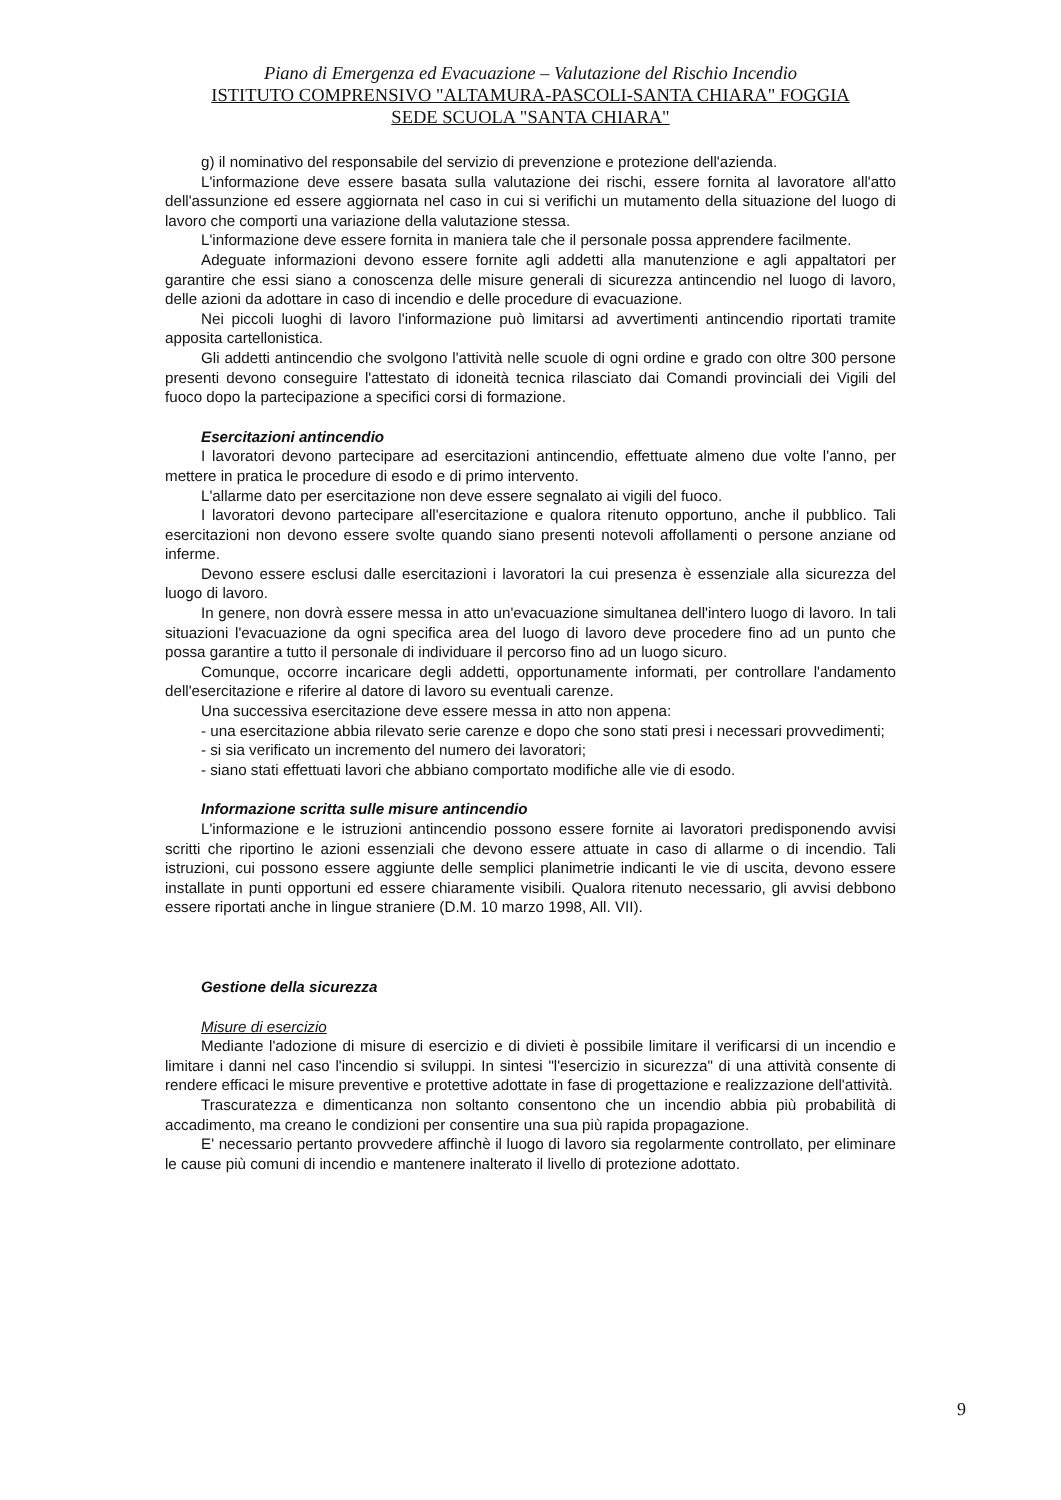Piano di Emergenza ed Evacuazione – Valutazione del Rischio Incendio
ISTITUTO COMPRENSIVO "ALTAMURA-PASCOLI-SANTA CHIARA" FOGGIA
SEDE SCUOLA "SANTA CHIARA"
g) il nominativo del responsabile del servizio di prevenzione e protezione dell'azienda.
L'informazione deve essere basata sulla valutazione dei rischi, essere fornita al lavoratore all'atto dell'assunzione ed essere aggiornata nel caso in cui si verifichi un mutamento della situazione del luogo di lavoro che comporti una variazione della valutazione stessa.
L'informazione deve essere fornita in maniera tale che il personale possa apprendere facilmente.
Adeguate informazioni devono essere fornite agli addetti alla manutenzione e agli appaltatori per garantire che essi siano a conoscenza delle misure generali di sicurezza antincendio nel luogo di lavoro, delle azioni da adottare in caso di incendio e delle procedure di evacuazione.
Nei piccoli luoghi di lavoro l'informazione può limitarsi ad avvertimenti antincendio riportati tramite apposita cartellonistica.
Gli addetti antincendio che svolgono l'attività nelle scuole di ogni ordine e grado con oltre 300 persone presenti devono conseguire l'attestato di idoneità tecnica rilasciato dai Comandi provinciali dei Vigili del fuoco dopo la partecipazione a specifici corsi di formazione.
Esercitazioni antincendio
I lavoratori devono partecipare ad esercitazioni antincendio, effettuate almeno due volte l'anno, per mettere in pratica le procedure di esodo e di primo intervento.
L'allarme dato per esercitazione non deve essere segnalato ai vigili del fuoco.
I lavoratori devono partecipare all'esercitazione e qualora ritenuto opportuno, anche il pubblico. Tali esercitazioni non devono essere svolte quando siano presenti notevoli affollamenti o persone anziane od inferme.
Devono essere esclusi dalle esercitazioni i lavoratori la cui presenza è essenziale alla sicurezza del luogo di lavoro.
In genere, non dovrà essere messa in atto un'evacuazione simultanea dell'intero luogo di lavoro. In tali situazioni l'evacuazione da ogni specifica area del luogo di lavoro deve procedere fino ad un punto che possa garantire a tutto il personale di individuare il percorso fino ad un luogo sicuro.
Comunque, occorre incaricare degli addetti, opportunamente informati, per controllare l'andamento dell'esercitazione e riferire al datore di lavoro su eventuali carenze.
Una successiva esercitazione deve essere messa in atto non appena:
- una esercitazione abbia rilevato serie carenze e dopo che sono stati presi i necessari provvedimenti;
- si sia verificato un incremento del numero dei lavoratori;
- siano stati effettuati lavori che abbiano comportato modifiche alle vie di esodo.
Informazione scritta sulle misure antincendio
L'informazione e le istruzioni antincendio possono essere fornite ai lavoratori predisponendo avvisi scritti che riportino le azioni essenziali che devono essere attuate in caso di allarme o di incendio. Tali istruzioni, cui possono essere aggiunte delle semplici planimetrie indicanti le vie di uscita, devono essere installate in punti opportuni ed essere chiaramente visibili. Qualora ritenuto necessario, gli avvisi debbono essere riportati anche in lingue straniere (D.M. 10 marzo 1998, All. VII).
Gestione della sicurezza
Misure di esercizio
Mediante l'adozione di misure di esercizio e di divieti è possibile limitare il verificarsi di un incendio e limitare i danni nel caso l'incendio si sviluppi. In sintesi "l'esercizio in sicurezza" di una attività consente di rendere efficaci le misure preventive e protettive adottate in fase di progettazione e realizzazione dell'attività.
Trascuratezza e dimenticanza non soltanto consentono che un incendio abbia più probabilità di accadimento, ma creano le condizioni per consentire una sua più rapida propagazione.
E' necessario pertanto provvedere affinchè il luogo di lavoro sia regolarmente controllato, per eliminare le cause più comuni di incendio e mantenere inalterato il livello di protezione adottato.
9